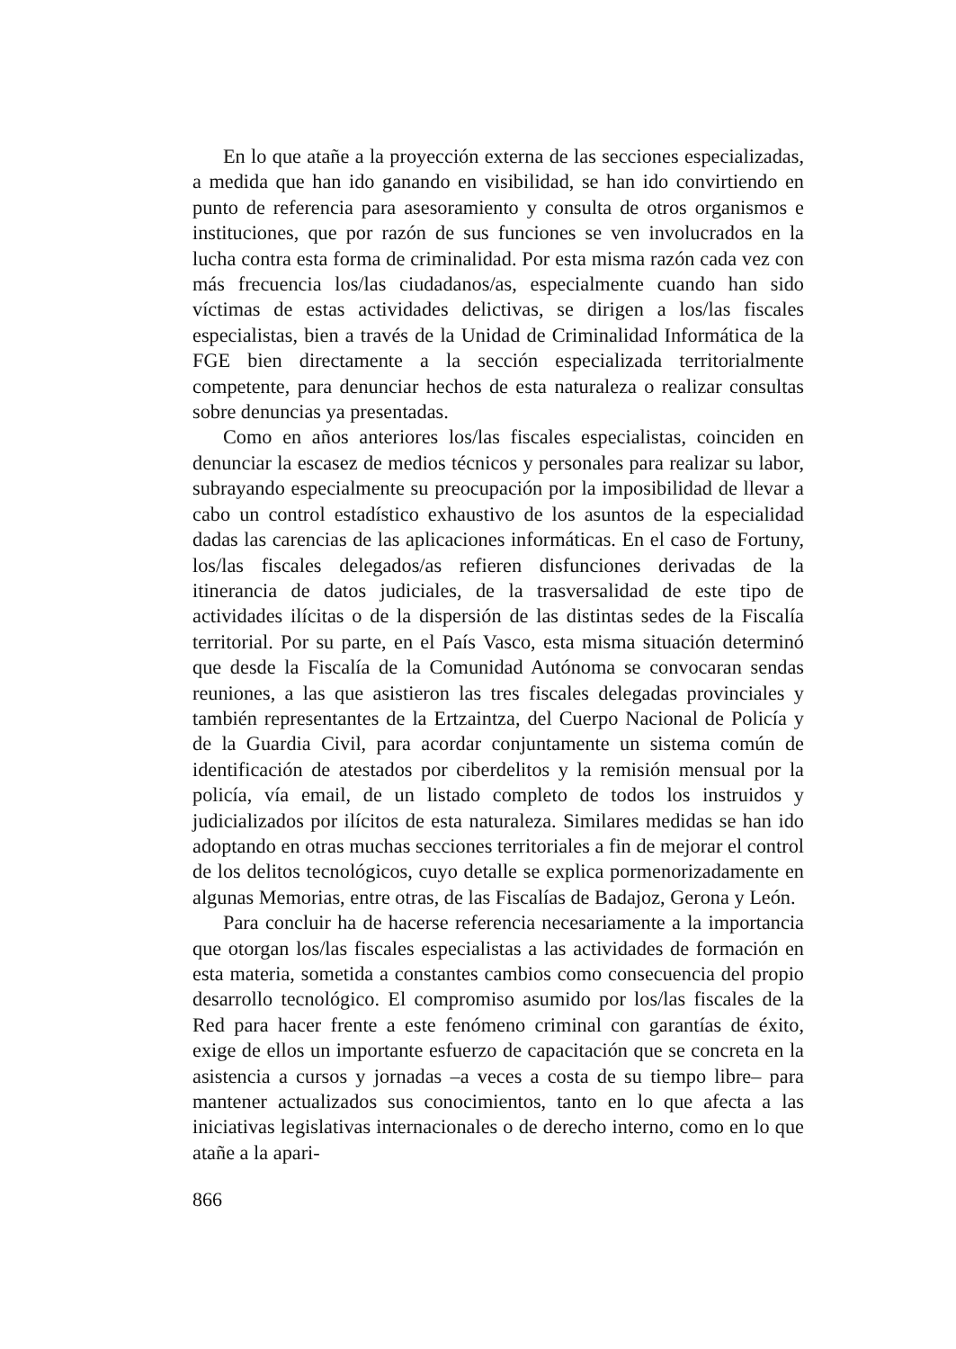En lo que atañe a la proyección externa de las secciones especializadas, a medida que han ido ganando en visibilidad, se han ido convirtiendo en punto de referencia para asesoramiento y consulta de otros organismos e instituciones, que por razón de sus funciones se ven involucrados en la lucha contra esta forma de criminalidad. Por esta misma razón cada vez con más frecuencia los/las ciudadanos/as, especialmente cuando han sido víctimas de estas actividades delictivas, se dirigen a los/las fiscales especialistas, bien a través de la Unidad de Criminalidad Informática de la FGE bien directamente a la sección especializada territorialmente competente, para denunciar hechos de esta naturaleza o realizar consultas sobre denuncias ya presentadas.
Como en años anteriores los/las fiscales especialistas, coinciden en denunciar la escasez de medios técnicos y personales para realizar su labor, subrayando especialmente su preocupación por la imposibilidad de llevar a cabo un control estadístico exhaustivo de los asuntos de la especialidad dadas las carencias de las aplicaciones informáticas. En el caso de Fortuny, los/las fiscales delegados/as refieren disfunciones derivadas de la itinerancia de datos judiciales, de la trasversalidad de este tipo de actividades ilícitas o de la dispersión de las distintas sedes de la Fiscalía territorial. Por su parte, en el País Vasco, esta misma situación determinó que desde la Fiscalía de la Comunidad Autónoma se convocaran sendas reuniones, a las que asistieron las tres fiscales delegadas provinciales y también representantes de la Ertzaintza, del Cuerpo Nacional de Policía y de la Guardia Civil, para acordar conjuntamente un sistema común de identificación de atestados por ciberdelitos y la remisión mensual por la policía, vía email, de un listado completo de todos los instruidos y judicializados por ilícitos de esta naturaleza. Similares medidas se han ido adoptando en otras muchas secciones territoriales a fin de mejorar el control de los delitos tecnológicos, cuyo detalle se explica pormenorizadamente en algunas Memorias, entre otras, de las Fiscalías de Badajoz, Gerona y León.
Para concluir ha de hacerse referencia necesariamente a la importancia que otorgan los/las fiscales especialistas a las actividades de formación en esta materia, sometida a constantes cambios como consecuencia del propio desarrollo tecnológico. El compromiso asumido por los/las fiscales de la Red para hacer frente a este fenómeno criminal con garantías de éxito, exige de ellos un importante esfuerzo de capacitación que se concreta en la asistencia a cursos y jornadas –a veces a costa de su tiempo libre– para mantener actualizados sus conocimientos, tanto en lo que afecta a las iniciativas legislativas internacionales o de derecho interno, como en lo que atañe a la apari-
866